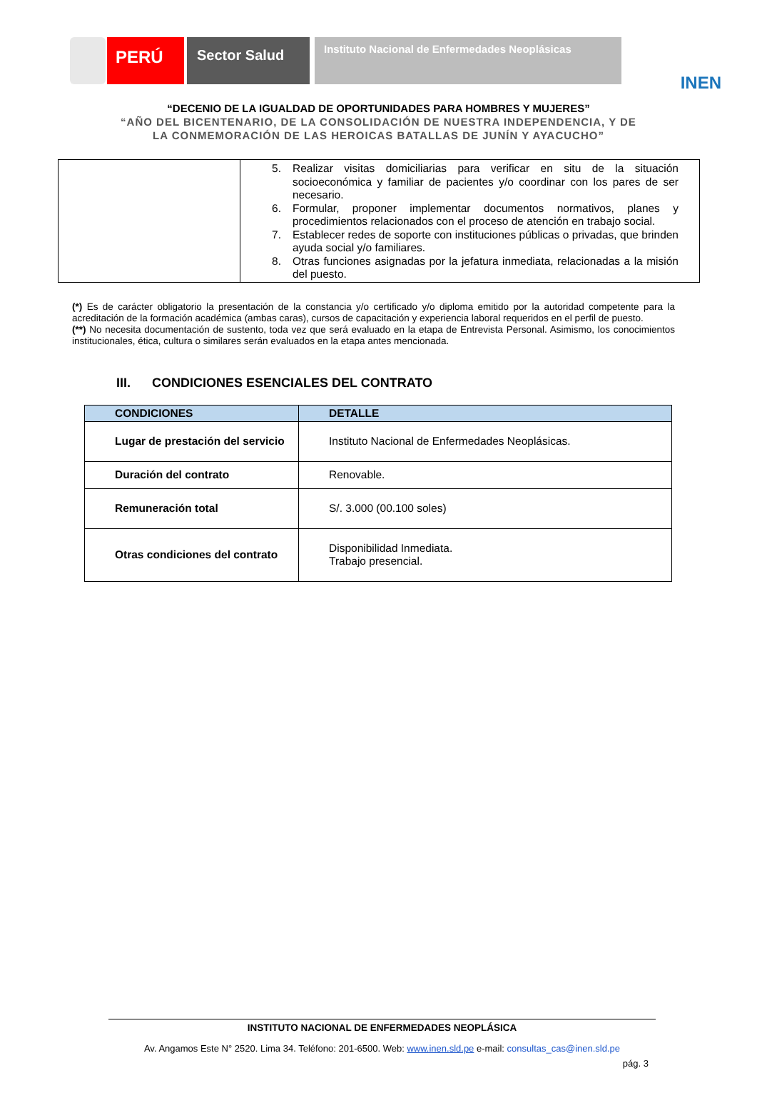PERÚ
Sector Salud
Instituto Nacional de Enfermedades Neoplásicas
INEN
“DECENIO DE LA IGUALDAD DE OPORTUNIDADES PARA HOMBRES Y MUJERES”
“AÑO DEL BICENTENARIO, DE LA CONSOLIDACIÓN DE NUESTRA INDEPENDENCIA, Y DE
LA CONMEMORACIÓN DE LAS HEROICAS BATALLAS DE JUNÍN Y AYACUCHO”
| | 5. Realizar visitas domiciliarias para verificar en situ de la situación socioeconómica y familiar de pacientes y/o coordinar con los pares de ser necesario. 6. Formular, proponer implementar documentos normativos, planes y procedimientos relacionados con el proceso de atención en trabajo social. 7. Establecer redes de soporte con instituciones públicas o privadas, que brinden ayuda social y/o familiares. 8. Otras funciones asignadas por la jefatura inmediata, relacionadas a la misión del puesto. |
(*) Es de carácter obligatorio la presentación de la constancia y/o certificado y/o diploma emitido por la autoridad competente para la acreditación de la formación académica (ambas caras), cursos de capacitación y experiencia laboral requeridos en el perfil de puesto.
(**) No necesita documentación de sustento, toda vez que será evaluado en la etapa de Entrevista Personal. Asimismo, los conocimientos institucionales, ética, cultura o similares serán evaluados en la etapa antes mencionada.
III. CONDICIONES ESENCIALES DEL CONTRATO
| CONDICIONES | DETALLE |
| --- | --- |
| Lugar de prestación del servicio | Instituto Nacional de Enfermedades Neoplásicas. |
| Duración del contrato | Renovable. |
| Remuneración total | S/. 3.000 (00.100 soles) |
| Otras condiciones del contrato | Disponibilidad Inmediata. Trabajo presencial. |
INSTITUTO NACIONAL DE ENFERMEDADES NEOPLÁSICA
Av. Angamos Este N° 2520. Lima 34. Teléfono: 201-6500. Web: www.inen.sld.pe e-mail: consultas_cas@inen.sld.pe
pág. 3